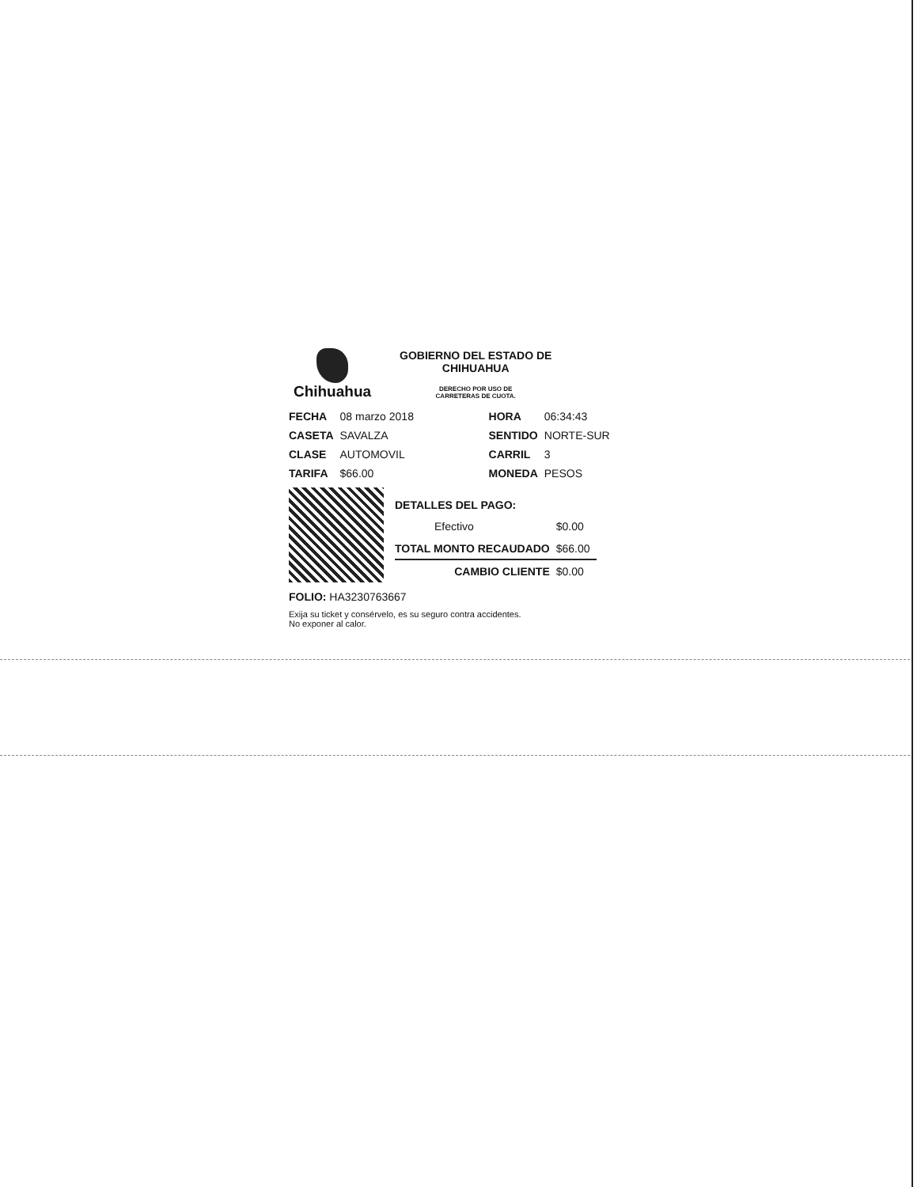Chihuahua
GOBIERNO DEL ESTADO DE
CHIHUAHUA
DERECHO POR USO DE
CARRETERAS DE CUOTA.
| FECHA | 08 marzo 2018 | HORA | 06:34:43 |
| CASETA | SAVALZA | SENTIDO | NORTE-SUR |
| CLASE | AUTOMOVIL | CARRIL | 3 |
| TARIFA | $66.00 | MONEDA | PESOS |
| DETALLES DEL PAGO: | |
| Efectivo | $0.00 |
| TOTAL MONTO RECAUDADO | $66.00 |
| CAMBIO CLIENTE | $0.00 |
FOLIO: HA3230763667
Exija su ticket y consérvelo, es su seguro contra accidentes.
No exponer al calor.